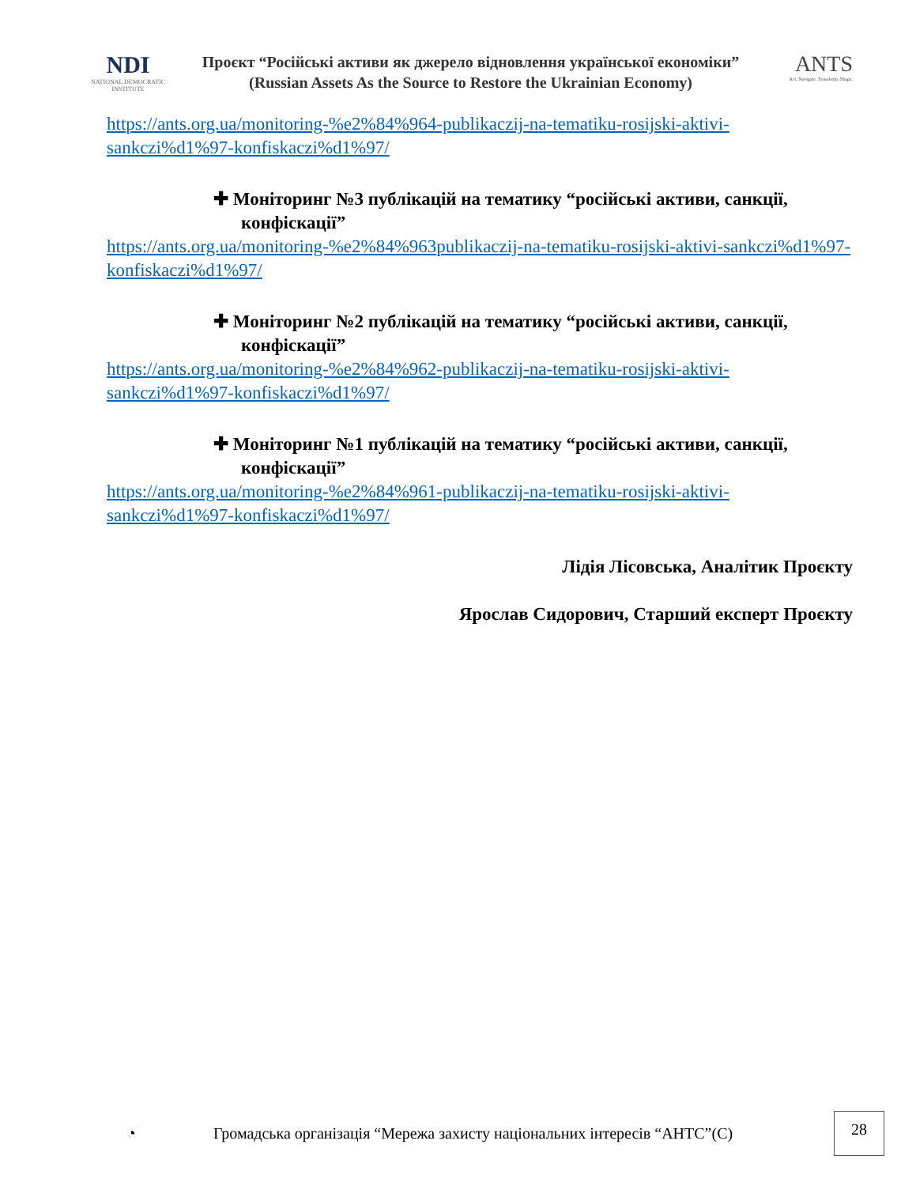NDI
NATIONAL DEMOCRATIC INSTITUTE
Проєкт “Російські активи як джерело відновлення української економіки”
(Russian Assets As the Source to Restore the Ukrainian Economy)
ANTS
Act. Navigate. Transform. Shape.
https://ants.org.ua/monitoring-%e2%84%964-publikaczij-na-tematiku-rosijski-aktivi-sankczi%d1%97-konfiskaczi%d1%97/
✚ Моніторинг №3 публікацій на тематику “російські активи, санкції, конфіскації”
https://ants.org.ua/monitoring-%e2%84%963publikaczij-na-tematiku-rosijski-aktivi-sankczi%d1%97-konfiskaczi%d1%97/
✚ Моніторинг №2 публікацій на тематику “російські активи, санкції, конфіскації”
https://ants.org.ua/monitoring-%e2%84%962-publikaczij-na-tematiku-rosijski-aktivi-sankczi%d1%97-konfiskaczi%d1%97/
✚ Моніторинг №1 публікацій на тематику “російські активи, санкції, конфіскації”
https://ants.org.ua/monitoring-%e2%84%961-publikaczij-na-tematiku-rosijski-aktivi-sankczi%d1%97-konfiskaczi%d1%97/
Лідія Лісовська, Аналітик Проєкту
Ярослав Сидорович, Старший експерт Проєкту
◔ Громадська організація “Мережа захисту національних інтересів “АНТС”(С) 28